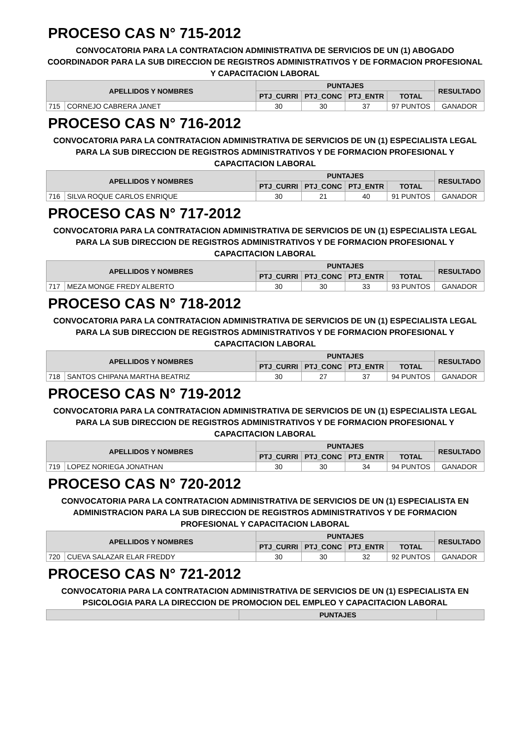PROCESO CAS N° 715-2012
CONVOCATORIA PARA LA CONTRATACION ADMINISTRATIVA DE SERVICIOS DE UN (1) ABOGADO COORDINADOR PARA LA SUB DIRECCION DE REGISTROS ADMINISTRATIVOS Y DE FORMACION PROFESIONAL Y CAPACITACION LABORAL
| APELLIDOS Y NOMBRES | | PUNTAJES | | | | RESULTADO |
| --- | --- | --- | --- | --- | --- | --- |
| | | PTJ_CURRI | PTJ_CONC | PTJ_ENTR | TOTAL | |
| 715 | CORNEJO CABRERA JANET | 30 | 30 | 37 | 97 PUNTOS | GANADOR |
PROCESO CAS N° 716-2012
CONVOCATORIA PARA LA CONTRATACION ADMINISTRATIVA DE SERVICIOS DE UN (1) ESPECIALISTA LEGAL PARA LA SUB DIRECCION DE REGISTROS ADMINISTRATIVOS Y DE FORMACION PROFESIONAL Y CAPACITACION LABORAL
| APELLIDOS Y NOMBRES | | PUNTAJES | | | | RESULTADO |
| --- | --- | --- | --- | --- | --- | --- |
| | | PTJ_CURRI | PTJ_CONC | PTJ_ENTR | TOTAL | |
| 716 | SILVA ROQUE CARLOS ENRIQUE | 30 | 21 | 40 | 91 PUNTOS | GANADOR |
PROCESO CAS N° 717-2012
CONVOCATORIA PARA LA CONTRATACION ADMINISTRATIVA DE SERVICIOS DE UN (1) ESPECIALISTA LEGAL PARA LA SUB DIRECCION DE REGISTROS ADMINISTRATIVOS Y DE FORMACION PROFESIONAL Y CAPACITACION LABORAL
| APELLIDOS Y NOMBRES | | PUNTAJES | | | | RESULTADO |
| --- | --- | --- | --- | --- | --- | --- |
| | | PTJ_CURRI | PTJ_CONC | PTJ_ENTR | TOTAL | |
| 717 | MEZA MONGE FREDY ALBERTO | 30 | 30 | 33 | 93 PUNTOS | GANADOR |
PROCESO CAS N° 718-2012
CONVOCATORIA PARA LA CONTRATACION ADMINISTRATIVA DE SERVICIOS DE UN (1) ESPECIALISTA LEGAL PARA LA SUB DIRECCION DE REGISTROS ADMINISTRATIVOS Y DE FORMACION PROFESIONAL Y CAPACITACION LABORAL
| APELLIDOS Y NOMBRES | | PUNTAJES | | | | RESULTADO |
| --- | --- | --- | --- | --- | --- | --- |
| | | PTJ_CURRI | PTJ_CONC | PTJ_ENTR | TOTAL | |
| 718 | SANTOS CHIPANA MARTHA BEATRIZ | 30 | 27 | 37 | 94 PUNTOS | GANADOR |
PROCESO CAS N° 719-2012
CONVOCATORIA PARA LA CONTRATACION ADMINISTRATIVA DE SERVICIOS DE UN (1) ESPECIALISTA LEGAL PARA LA SUB DIRECCION DE REGISTROS ADMINISTRATIVOS Y DE FORMACION PROFESIONAL Y CAPACITACION LABORAL
| APELLIDOS Y NOMBRES | | PUNTAJES | | | | RESULTADO |
| --- | --- | --- | --- | --- | --- | --- |
| | | PTJ_CURRI | PTJ_CONC | PTJ_ENTR | TOTAL | |
| 719 | LOPEZ NORIEGA JONATHAN | 30 | 30 | 34 | 94 PUNTOS | GANADOR |
PROCESO CAS N° 720-2012
CONVOCATORIA PARA LA CONTRATACION ADMINISTRATIVA DE SERVICIOS DE UN (1) ESPECIALISTA EN ADMINISTRACION PARA LA SUB DIRECCION DE REGISTROS ADMINISTRATIVOS Y DE FORMACION PROFESIONAL Y CAPACITACION LABORAL
| APELLIDOS Y NOMBRES | | PUNTAJES | | | | RESULTADO |
| --- | --- | --- | --- | --- | --- | --- |
| | | PTJ_CURRI | PTJ_CONC | PTJ_ENTR | TOTAL | |
| 720 | CUEVA SALAZAR ELAR FREDDY | 30 | 30 | 32 | 92 PUNTOS | GANADOR |
PROCESO CAS N° 721-2012
CONVOCATORIA PARA LA CONTRATACION ADMINISTRATIVA DE SERVICIOS DE UN (1) ESPECIALISTA EN PSICOLOGIA PARA LA DIRECCION DE PROMOCION DEL EMPLEO Y CAPACITACION LABORAL
| | PUNTAJES | |
| --- | --- | --- |